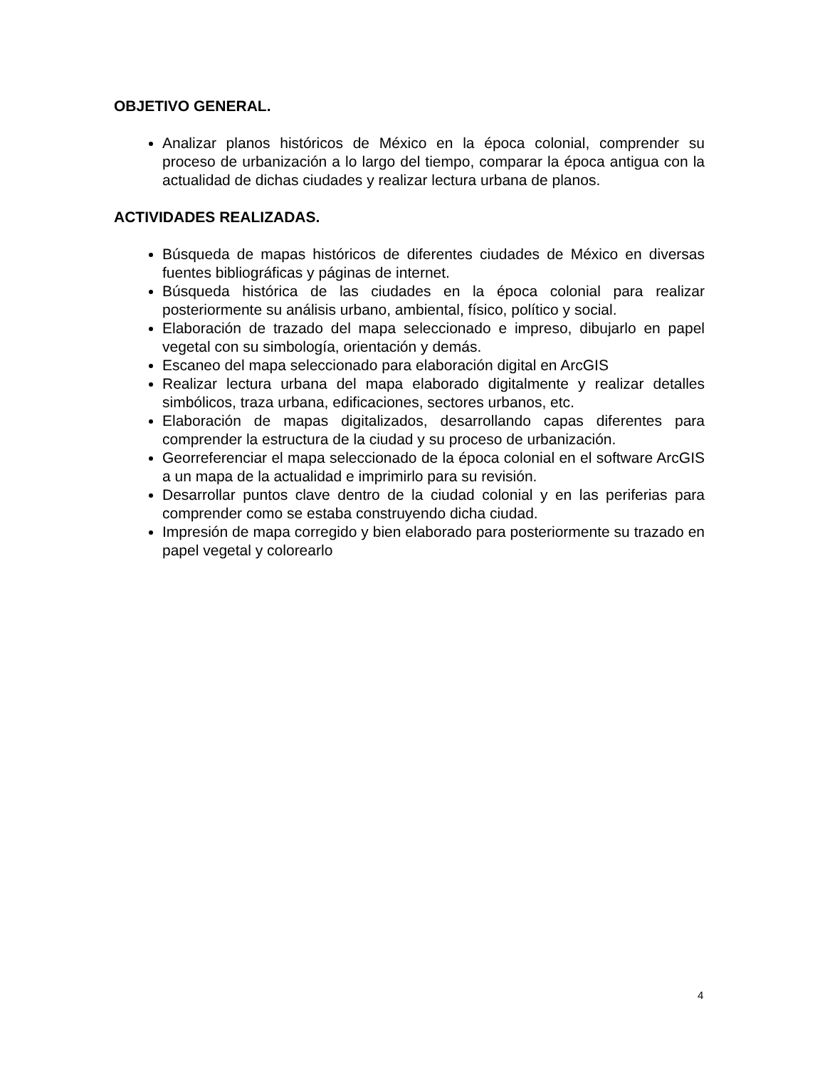OBJETIVO GENERAL.
Analizar planos históricos de México en la época colonial, comprender su proceso de urbanización a lo largo del tiempo, comparar la época antigua con la actualidad de dichas ciudades y realizar lectura urbana de planos.
ACTIVIDADES REALIZADAS.
Búsqueda de mapas históricos de diferentes ciudades de México en diversas fuentes bibliográficas y páginas de internet.
Búsqueda histórica de las ciudades en la época colonial para realizar posteriormente su análisis urbano, ambiental, físico, político y social.
Elaboración de trazado del mapa seleccionado e impreso, dibujarlo en papel vegetal con su simbología, orientación y demás.
Escaneo del mapa seleccionado para elaboración digital en ArcGIS
Realizar lectura urbana del mapa elaborado digitalmente y realizar detalles simbólicos, traza urbana, edificaciones, sectores urbanos, etc.
Elaboración de mapas digitalizados, desarrollando capas diferentes para comprender la estructura de la ciudad y su proceso de urbanización.
Georreferenciar el mapa seleccionado de la época colonial en el software ArcGIS a un mapa de la actualidad e imprimirlo para su revisión.
Desarrollar puntos clave dentro de la ciudad colonial y en las periferias para comprender como se estaba construyendo dicha ciudad.
Impresión de mapa corregido y bien elaborado para posteriormente su trazado en papel vegetal y colorearlo
4